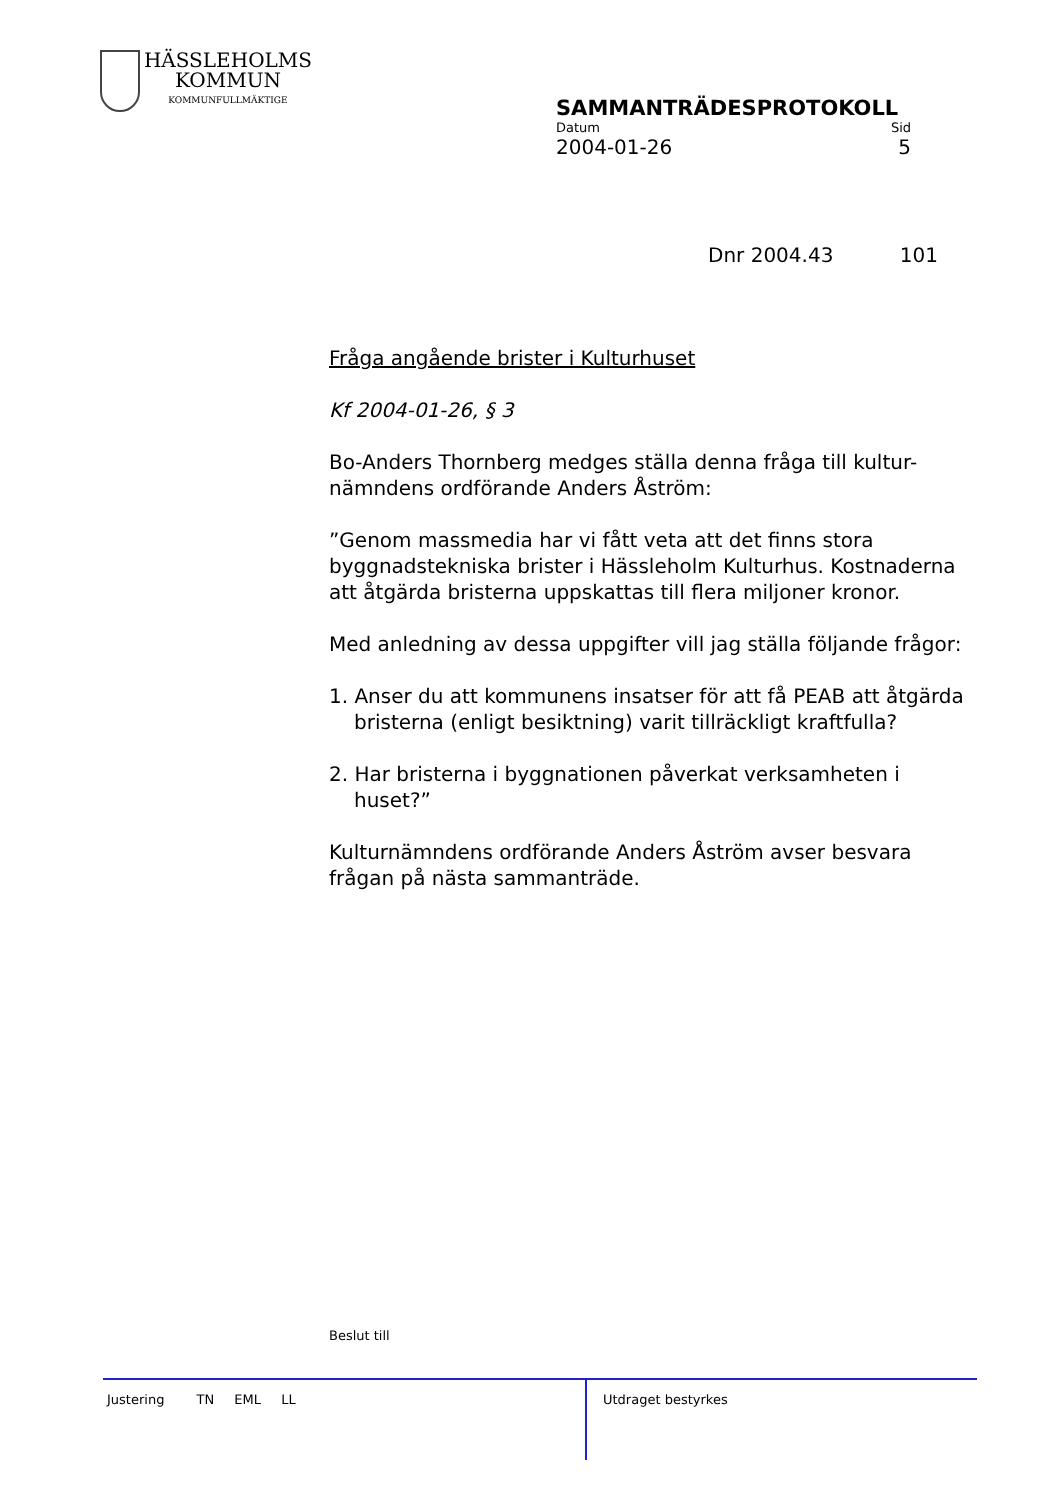HÄSSLEHOLMS
KOMMUN
KOMMUNFULLMÄKTIGE
SAMMANTRÄDESPROTOKOLL
Datum Sid
2004-01-26 5
Dnr 2004.43 101
Fråga angående brister i Kulturhuset
Kf 2004-01-26, § 3
Bo-Anders Thornberg medges ställa denna fråga till kultur-nämndens ordförande Anders Åström:
”Genom massmedia har vi fått veta att det finns stora byggnadstekniska brister i Hässleholm Kulturhus. Kostnaderna att åtgärda bristerna uppskattas till flera miljoner kronor.
Med anledning av dessa uppgifter vill jag ställa följande frågor:
1. Anser du att kommunens insatser för att få PEAB att åtgärda bristerna (enligt besiktning) varit tillräckligt kraftfulla?
2. Har bristerna i byggnationen påverkat verksamheten i huset?”
Kulturnämndens ordförande Anders Åström avser besvara frågan på nästa sammanträde.
Beslut till
Justering TN EML LL Utdraget bestyrkes